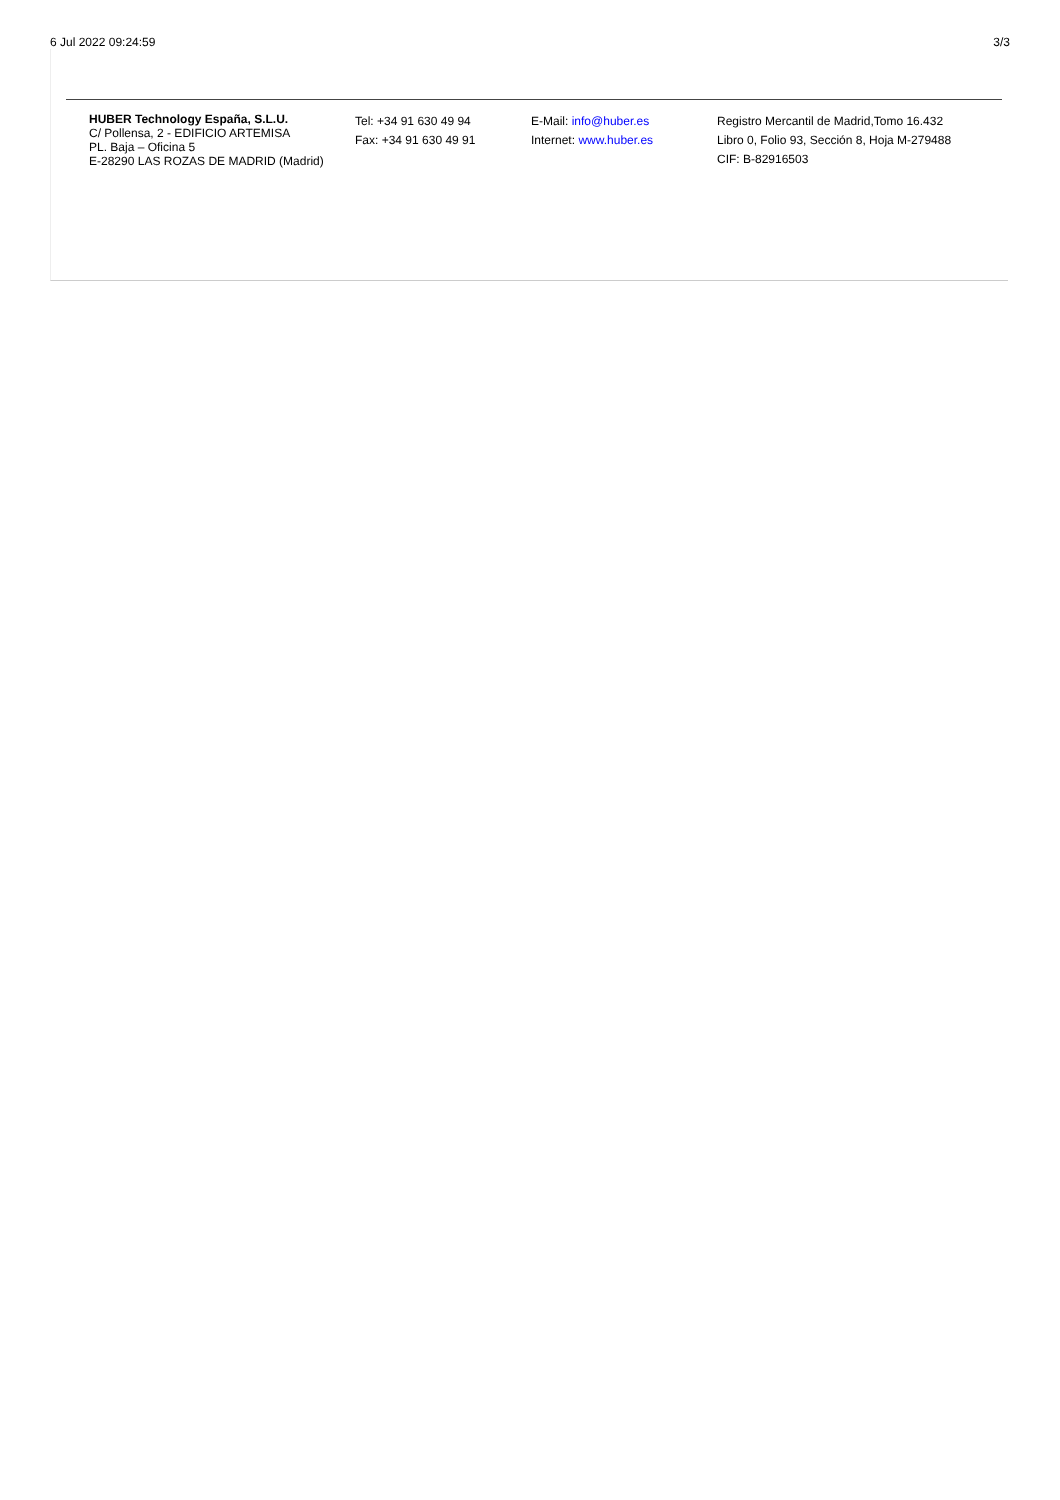6 Jul 2022 09:24:59 3/3
HUBER Technology España, S.L.U.
C/ Pollensa, 2 - EDIFICIO ARTEMISA
PL. Baja – Oficina 5
E-28290 LAS ROZAS DE MADRID (Madrid)
Tel: +34 91 630 49 94
Fax: +34 91 630 49 91
E-Mail: info@huber.es
Internet: www.huber.es
Registro Mercantil de Madrid,Tomo 16.432
Libro 0, Folio 93, Sección 8, Hoja M-279488
CIF: B-82916503